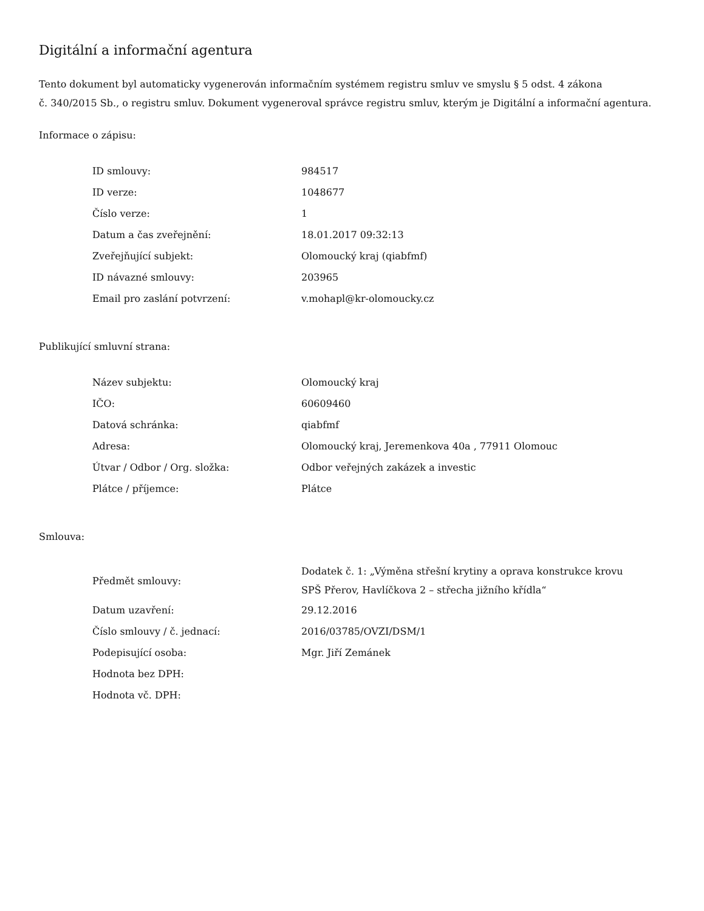Digitální a informační agentura
Tento dokument byl automaticky vygenerován informačním systémem registru smluv ve smyslu § 5 odst. 4 zákona
č. 340/2015 Sb., o registru smluv. Dokument vygeneroval správce registru smluv, kterým je Digitální a informační agentura.
Informace o zápisu:
| ID smlouvy: | 984517 |
| ID verze: | 1048677 |
| Číslo verze: | 1 |
| Datum a čas zveřejnění: | 18.01.2017 09:32:13 |
| Zveřejňující subjekt: | Olomoucký kraj (qiabfmf) |
| ID návazné smlouvy: | 203965 |
| Email pro zaslání potvrzení: | v.mohapl@kr-olomoucky.cz |
Publikující smluvní strana:
| Název subjektu: | Olomoucký kraj |
| IČO: | 60609460 |
| Datová schránka: | qiabfmf |
| Adresa: | Olomoucký kraj, Jeremenkova 40a , 77911 Olomouc |
| Útvar / Odbor / Org. složka: | Odbor veřejných zakázek a investic |
| Plátce / příjemce: | Plátce |
Smlouva:
| Předmět smlouvy: | Dodatek č. 1: „Výměna střešní krytiny a oprava konstrukce krovu SPŠ Přerov, Havlíčkova 2 – střecha jižního křídla“ |
| Datum uzavření: | 29.12.2016 |
| Číslo smlouvy / č. jednací: | 2016/03785/OVZI/DSM/1 |
| Podepisující osoba: | Mgr. Jiří Zemánek |
| Hodnota bez DPH: | |
| Hodnota vč. DPH: | |